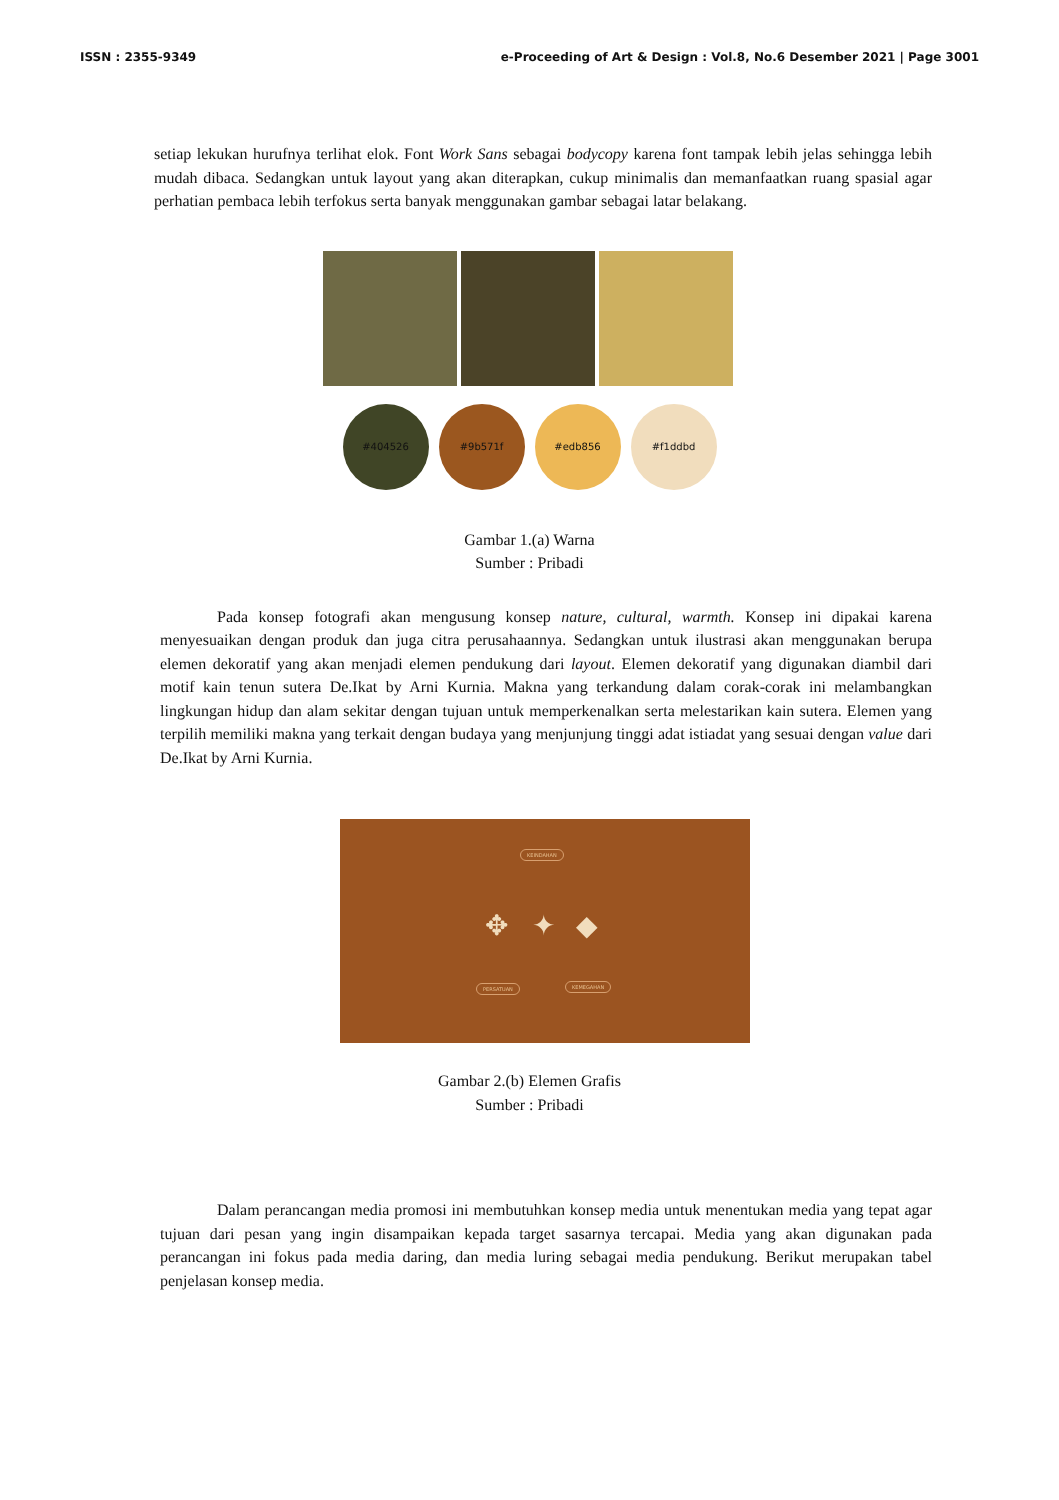ISSN : 2355-9349 e-Proceeding of Art & Design : Vol.8, No.6 Desember 2021 | Page 3001
setiap lekukan hurufnya terlihat elok. Font Work Sans sebagai bodycopy karena font tampak lebih jelas sehingga lebih mudah dibaca. Sedangkan untuk layout yang akan diterapkan, cukup minimalis dan memanfaatkan ruang spasial agar perhatian pembaca lebih terfokus serta banyak menggunakan gambar sebagai latar belakang.
#404526 #9b571f #edb856 #f1ddbd
Gambar 1.(a) Warna
Sumber : Pribadi
Pada konsep fotografi akan mengusung konsep nature, cultural, warmth. Konsep ini dipakai karena menyesuaikan dengan produk dan juga citra perusahaannya. Sedangkan untuk ilustrasi akan menggunakan berupa elemen dekoratif yang akan menjadi elemen pendukung dari layout. Elemen dekoratif yang digunakan diambil dari motif kain tenun sutera De.Ikat by Arni Kurnia. Makna yang terkandung dalam corak-corak ini melambangkan lingkungan hidup dan alam sekitar dengan tujuan untuk memperkenalkan serta melestarikan kain sutera. Elemen yang terpilih memiliki makna yang terkait dengan budaya yang menjunjung tinggi adat istiadat yang sesuai dengan value dari De.Ikat by Arni Kurnia.
KEINDAHAN
✥ ✦ ◆
PERSATUAN KEMEGAHAN
Gambar 2.(b) Elemen Grafis
Sumber : Pribadi
Dalam perancangan media promosi ini membutuhkan konsep media untuk menentukan media yang tepat agar tujuan dari pesan yang ingin disampaikan kepada target sasarnya tercapai. Media yang akan digunakan pada perancangan ini fokus pada media daring, dan media luring sebagai media pendukung. Berikut merupakan tabel penjelasan konsep media.